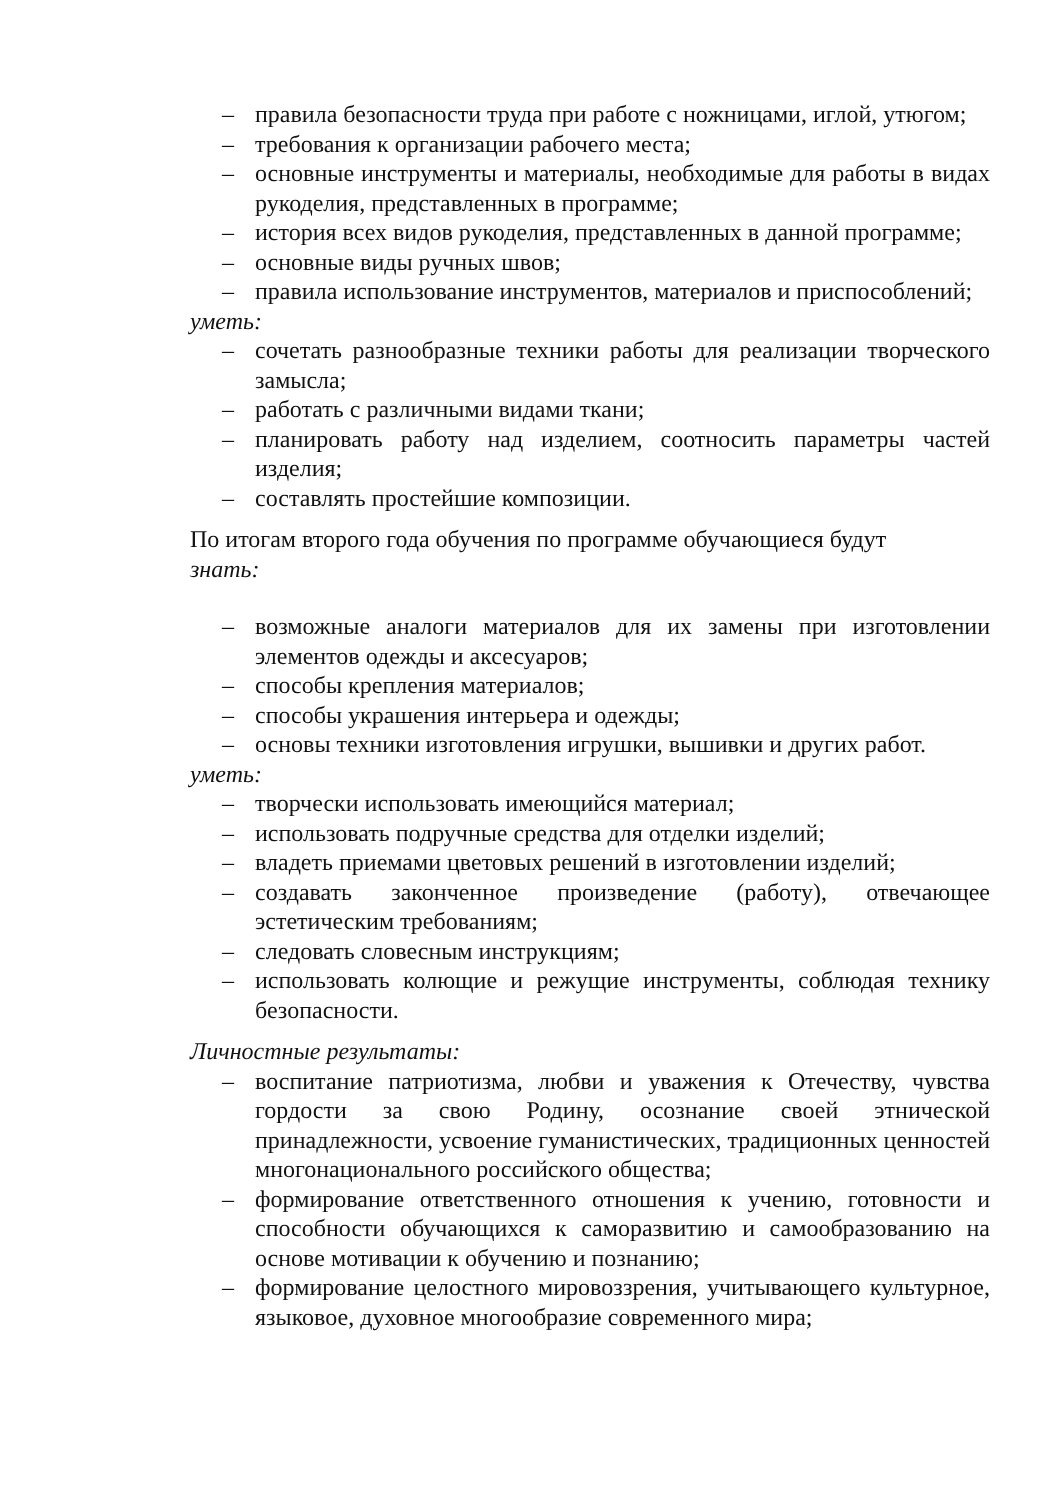– правила безопасности труда при работе с ножницами, иглой, утюгом;
– требования к организации рабочего места;
– основные инструменты и материалы, необходимые для работы в видах рукоделия, представленных в программе;
– история всех видов рукоделия, представленных в данной программе;
– основные виды ручных швов;
– правила использование инструментов, материалов и приспособлений;
уметь:
– сочетать разнообразные техники работы для реализации творческого замысла;
– работать с различными видами ткани;
– планировать работу над изделием, соотносить параметры частей изделия;
– составлять простейшие композиции.
По итогам второго года обучения по программе обучающиеся будут
знать:
– возможные аналоги материалов для их замены при изготовлении элементов одежды и аксесуаров;
– способы крепления материалов;
– способы украшения интерьера и одежды;
– основы техники изготовления игрушки, вышивки и других работ.
уметь:
– творчески использовать имеющийся материал;
– использовать подручные средства для отделки изделий;
– владеть приемами цветовых решений в изготовлении изделий;
– создавать законченное произведение (работу), отвечающее эстетическим требованиям;
– следовать словесным инструкциям;
– использовать колющие и режущие инструменты, соблюдая технику безопасности.
Личностные результаты:
– воспитание патриотизма, любви и уважения к Отечеству, чувства гордости за свою Родину, осознание своей этнической принадлежности, усвоение гуманистических, традиционных ценностей многонационального российского общества;
– формирование ответственного отношения к учению, готовности и способности обучающихся к саморазвитию и самообразованию на основе мотивации к обучению и познанию;
– формирование целостного мировоззрения, учитывающего культурное, языковое, духовное многообразие современного мира;